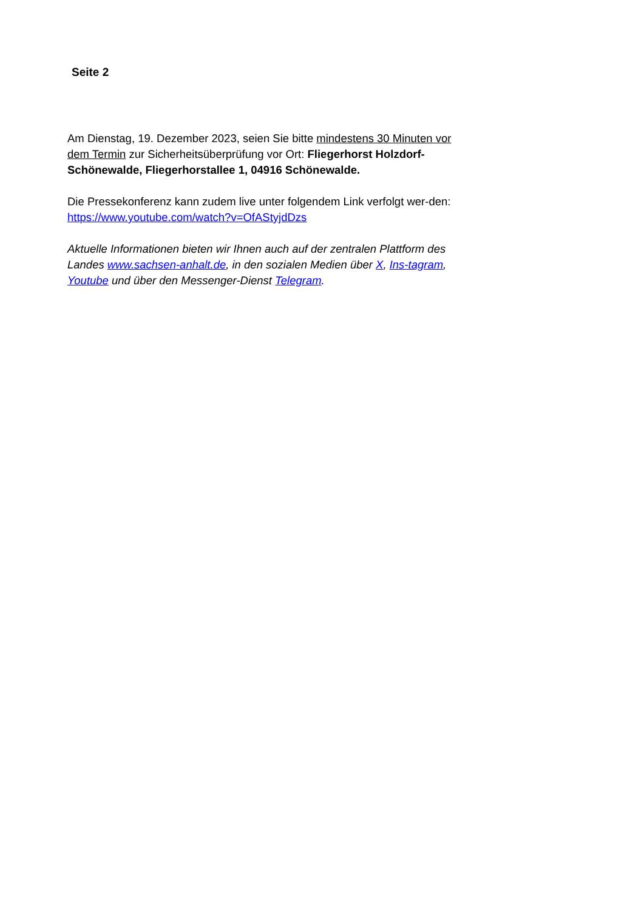Seite 2
Am Dienstag, 19. Dezember 2023, seien Sie bitte mindestens 30 Minuten vor dem Termin zur Sicherheitsüberprüfung vor Ort: Fliegerhorst Holzdorf-Schönewalde, Fliegerhorstallee 1, 04916 Schönewalde.
Die Pressekonferenz kann zudem live unter folgendem Link verfolgt wer-den: https://www.youtube.com/watch?v=OfAStyjdDzs
Aktuelle Informationen bieten wir Ihnen auch auf der zentralen Plattform des Landes www.sachsen-anhalt.de, in den sozialen Medien über X, Ins-tagram, Youtube und über den Messenger-Dienst Telegram.